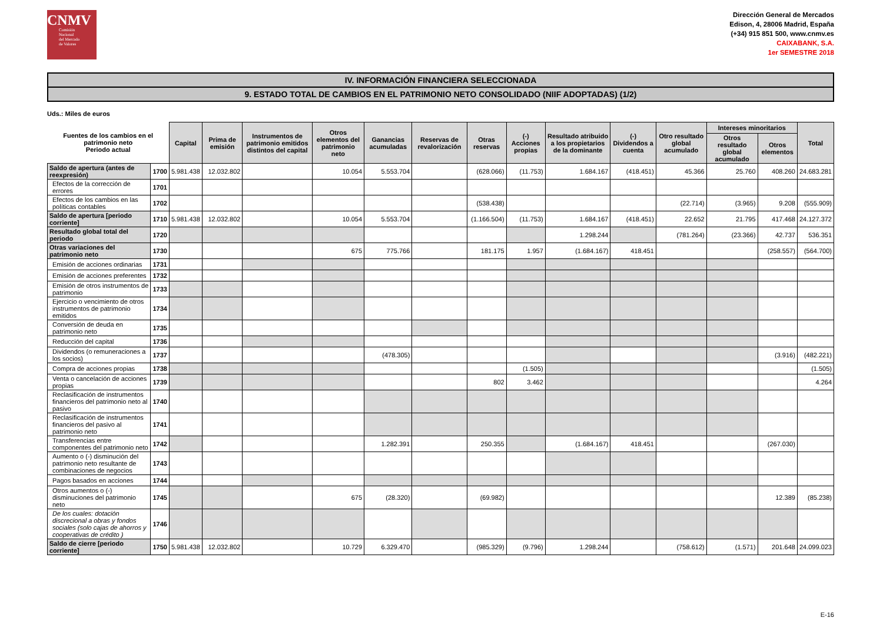CNMV
Comisión
Nacional
del Mercado
de Valores
Dirección General de Mercados
Edison, 4, 28006 Madrid, España
(+34) 915 851 500, www.cnmv.es
CAIXABANK, S.A.
1er SEMESTRE 2018
IV. INFORMACIÓN FINANCIERA SELECCIONADA
9. ESTADO TOTAL DE CAMBIOS EN EL PATRIMONIO NETO CONSOLIDADO (NIIF ADOPTADAS) (1/2)
Uds.: Miles de euros
| Fuentes de los cambios en el patrimonio neto Periodo actual | | Capital | Prima de emisión | Instrumentos de patrimonio emitidos distintos del capital | Otros elementos del patrimonio neto | Ganancias acumuladas | Reservas de revalorización | Otras reservas | (-) Acciones propias | Resultado atribuido a los propietarios de la dominante | (-) Dividendos a cuenta | Otro resultado global acumulado | Intereses minoritarios | | Total |
| --- | --- | --- | --- | --- | --- | --- | --- | --- | --- | --- | --- | --- | --- | --- | --- |
| | | | | | | | | | | | | | Otros resultado global acumulado | Otros elementos | |
| Saldo de apertura (antes de reexpresión) | 1700 | 5.981.438 | 12.032.802 | | 10.054 | 5.553.704 | | (628.066) | (11.753) | 1.684.167 | (418.451) | 45.366 | 25.760 | 408.260 | 24.683.281 |
| Efectos de la corrección de errores | 1701 | | | | | | | | | | | | | | |
| Efectos de los cambios en las políticas contables | 1702 | | | | | | | (538.438) | | | | (22.714) | (3.965) | 9.208 | (555.909) |
| Saldo de apertura [periodo corriente] | 1710 | 5.981.438 | 12.032.802 | | 10.054 | 5.553.704 | | (1.166.504) | (11.753) | 1.684.167 | (418.451) | 22.652 | 21.795 | 417.468 | 24.127.372 |
| Resultado global total del periodo | 1720 | | | | | | | | | 1.298.244 | | (781.264) | (23.366) | 42.737 | 536.351 |
| Otras variaciones del patrimonio neto | 1730 | | | | 675 | 775.766 | | 181.175 | 1.957 | (1.684.167) | 418.451 | | | (258.557) | (564.700) |
| Emisión de acciones ordinarias | 1731 | | | | | | | | | | | | | | |
| Emisión de acciones preferentes | 1732 | | | | | | | | | | | | | | |
| Emisión de otros instrumentos de patrimonio | 1733 | | | | | | | | | | | | | | |
| Ejercicio o vencimiento de otros instrumentos de patrimonio emitidos | 1734 | | | | | | | | | | | | | | |
| Conversión de deuda en patrimonio neto | 1735 | | | | | | | | | | | | | | |
| Reducción del capital | 1736 | | | | | | | | | | | | | | |
| Dividendos (o remuneraciones a los socios) | 1737 | | | | | (478.305) | | | | | | | | (3.916) | (482.221) |
| Compra de acciones propias | 1738 | | | | | | | | (1.505) | | | | | | (1.505) |
| Venta o cancelación de acciones propias | 1739 | | | | | | | 802 | 3.462 | | | | | | 4.264 |
| Reclasificación de instrumentos financieros del patrimonio neto al pasivo | 1740 | | | | | | | | | | | | | | |
| Reclasificación de instrumentos financieros del pasivo al patrimonio neto | 1741 | | | | | | | | | | | | | | |
| Transferencias entre componentes del patrimonio neto | 1742 | | | | | 1.282.391 | | 250.355 | | (1.684.167) | 418.451 | | | (267.030) | |
| Aumento o (-) disminución del patrimonio neto resultante de combinaciones de negocios | 1743 | | | | | | | | | | | | | | |
| Pagos basados en acciones | 1744 | | | | | | | | | | | | | | |
| Otros aumentos o (-) disminuciones del patrimonio neto | 1745 | | | | 675 | (28.320) | | (69.982) | | | | | | 12.389 | (85.238) |
| De los cuales: dotación discrecional a obras y fondos sociales (solo cajas de ahorros y cooperativas de crédito ) | 1746 | | | | | | | | | | | | | | |
| Saldo de cierre [periodo corriente] | 1750 | 5.981.438 | 12.032.802 | | 10.729 | 6.329.470 | | (985.329) | (9.796) | 1.298.244 | | (758.612) | (1.571) | 201.648 | 24.099.023 |
E-16